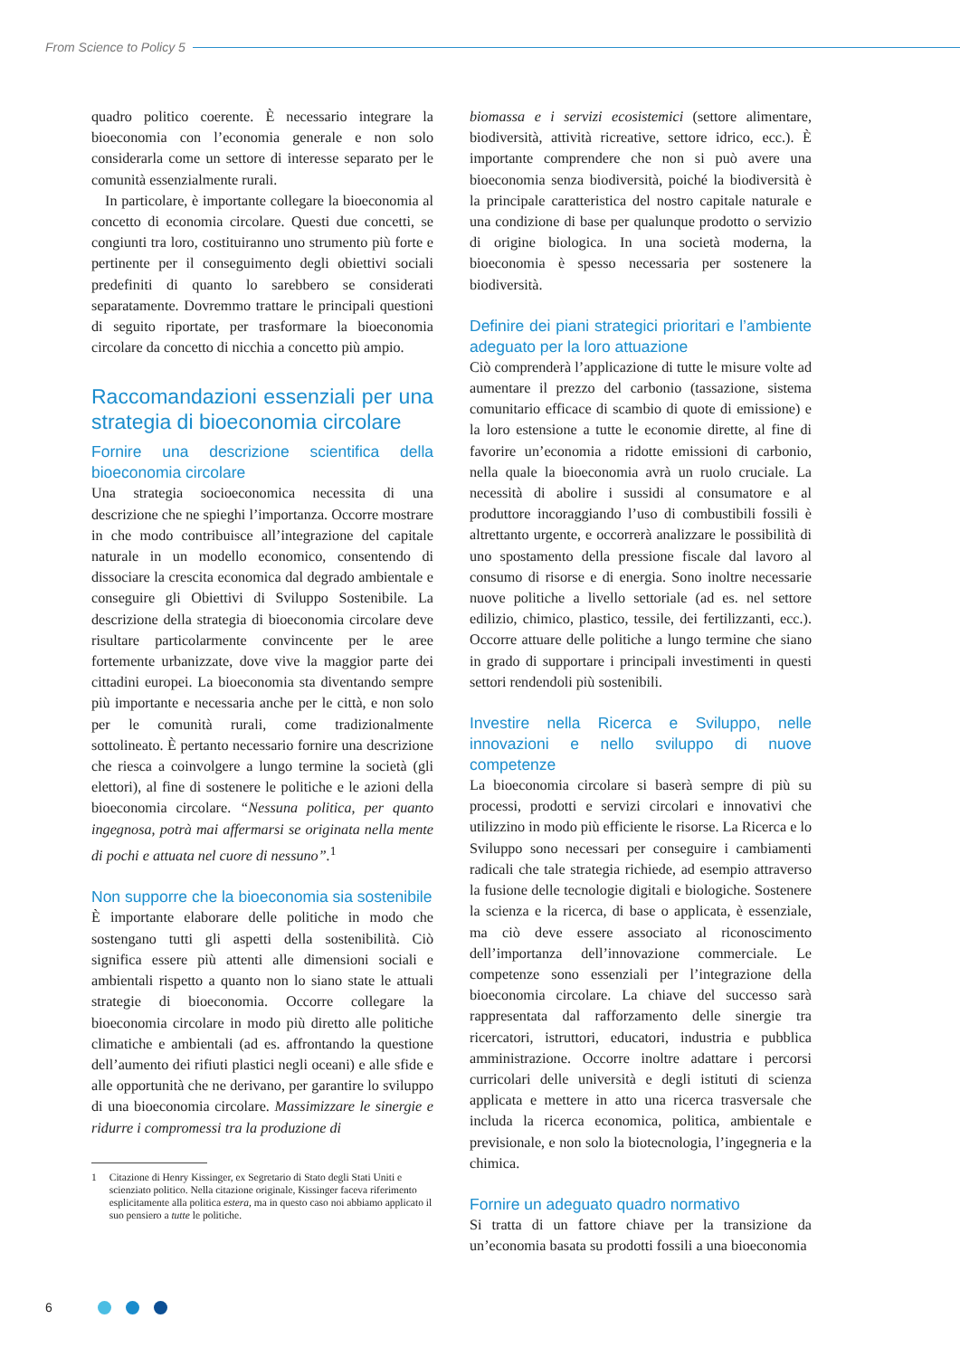From Science to Policy 5
quadro politico coerente. È necessario integrare la bioeconomia con l’economia generale e non solo considerarla come un settore di interesse separato per le comunità essenzialmente rurali.
In particolare, è importante collegare la bioeconomia al concetto di economia circolare. Questi due concetti, se congiunti tra loro, costituiranno uno strumento più forte e pertinente per il conseguimento degli obiettivi sociali predefiniti di quanto lo sarebbero se considerati separatamente. Dovremmo trattare le principali questioni di seguito riportate, per trasformare la bioeconomia circolare da concetto di nicchia a concetto più ampio.
Raccomandazioni essenziali per una strategia di bioeconomia circolare
Fornire una descrizione scientifica della bioeconomia circolare
Una strategia socioeconomica necessita di una descrizione che ne spieghi l’importanza. Occorre mostrare in che modo contribuisce all’integrazione del capitale naturale in un modello economico, consentendo di dissociare la crescita economica dal degrado ambientale e conseguire gli Obiettivi di Sviluppo Sostenibile. La descrizione della strategia di bioeconomia circolare deve risultare particolarmente convincente per le aree fortemente urbanizzate, dove vive la maggior parte dei cittadini europei. La bioeconomia sta diventando sempre più importante e necessaria anche per le città, e non solo per le comunità rurali, come tradizionalmente sottolineato. È pertanto necessario fornire una descrizione che riesca a coinvolgere a lungo termine la società (gli elettori), al fine di sostenere le politiche e le azioni della bioeconomia circolare. “Nessuna politica, per quanto ingegnosa, potrà mai affermarsi se originata nella mente di pochi e attuata nel cuore di nessuno”.<sup>1</sup>
Non supporre che la bioeconomia sia sostenibile
È importante elaborare delle politiche in modo che sostengano tutti gli aspetti della sostenibilità. Ciò significa essere più attenti alle dimensioni sociali e ambientali rispetto a quanto non lo siano state le attuali strategie di bioeconomia. Occorre collegare la bioeconomia circolare in modo più diretto alle politiche climatiche e ambientali (ad es. affrontando la questione dell’aumento dei rifiuti plastici negli oceani) e alle sfide e alle opportunità che ne derivano, per garantire lo sviluppo di una bioeconomia circolare. Massimizzare le sinergie e ridurre i compromessi tra la produzione di
1 Citazione di Henry Kissinger, ex Segretario di Stato degli Stati Uniti e scienziato politico. Nella citazione originale, Kissinger faceva riferimento esplicitamente alla politica estera, ma in questo caso noi abbiamo applicato il suo pensiero a tutte le politiche.
biomassa e i servizi ecosistemici (settore alimentare, biodiversità, attività ricreative, settore idrico, ecc.). È importante comprendere che non si può avere una bioeconomia senza biodiversità, poiché la biodiversità è la principale caratteristica del nostro capitale naturale e una condizione di base per qualunque prodotto o servizio di origine biologica. In una società moderna, la bioeconomia è spesso necessaria per sostenere la biodiversità.
Definire dei piani strategici prioritari e l’ambiente adeguato per la loro attuazione
Ciò comprenderà l’applicazione di tutte le misure volte ad aumentare il prezzo del carbonio (tassazione, sistema comunitario efficace di scambio di quote di emissione) e la loro estensione a tutte le economie dirette, al fine di favorire un’economia a ridotte emissioni di carbonio, nella quale la bioeconomia avrà un ruolo cruciale. La necessità di abolire i sussidi al consumatore e al produttore incoraggiando l’uso di combustibili fossili è altrettanto urgente, e occorrerà analizzare le possibilità di uno spostamento della pressione fiscale dal lavoro al consumo di risorse e di energia. Sono inoltre necessarie nuove politiche a livello settoriale (ad es. nel settore edilizio, chimico, plastico, tessile, dei fertilizzanti, ecc.). Occorre attuare delle politiche a lungo termine che siano in grado di supportare i principali investimenti in questi settori rendendoli più sostenibili.
Investire nella Ricerca e Sviluppo, nelle innovazioni e nello sviluppo di nuove competenze
La bioeconomia circolare si baserà sempre di più su processi, prodotti e servizi circolari e innovativi che utilizzino in modo più efficiente le risorse. La Ricerca e lo Sviluppo sono necessari per conseguire i cambiamenti radicali che tale strategia richiede, ad esempio attraverso la fusione delle tecnologie digitali e biologiche. Sostenere la scienza e la ricerca, di base o applicata, è essenziale, ma ciò deve essere associato al riconoscimento dell’importanza dell’innovazione commerciale. Le competenze sono essenziali per l’integrazione della bioeconomia circolare. La chiave del successo sarà rappresentata dal rafforzamento delle sinergie tra ricercatori, istruttori, educatori, industria e pubblica amministrazione. Occorre inoltre adattare i percorsi curricolari delle università e degli istituti di scienza applicata e mettere in atto una ricerca trasversale che includa la ricerca economica, politica, ambientale e previsionale, e non solo la biotecnologia, l’ingegneria e la chimica.
Fornire un adeguato quadro normativo
Si tratta di un fattore chiave per la transizione da un’economia basata su prodotti fossili a una bioeconomia
6